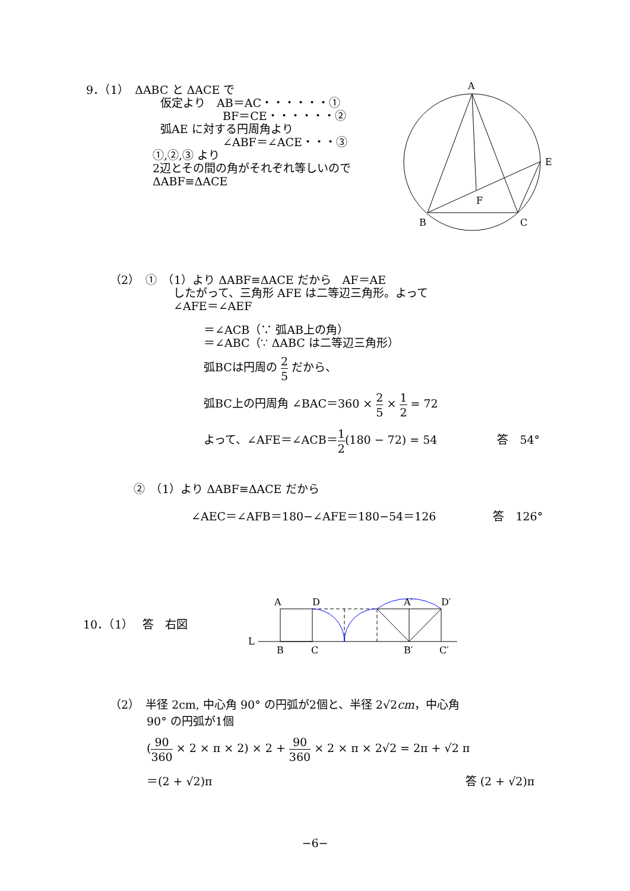9．（1）　ΔABC と ΔACE で
仮定より　AB＝AC・・・・・・①
BF＝CE・・・・・・②
弧AE に対する円周角より
∠ABF＝∠ACE・・・③
①,②,③ より
2辺とその間の角がそれぞれ等しいので
ΔABF≡ΔACE
A
E
F
B
C
（2）　①　（1）より ΔABF≡ΔACE だから　AF＝AE
したがって、三角形 AFE は二等辺三角形。よって
∠AFE＝∠AEF
＝∠ACB（∵ 弧AB上の角）
＝∠ABC（∵ ΔABC は二等辺三角形）
弧BCは円周の 2 5 だから、
弧BC上の円周角 ∠BAC＝360 × 2 5 × 1 2 = 72
よって、∠AFE＝∠ACB＝1 2(180 − 72) = 54 答　54°
②　（1）より ΔABF≡ΔACE だから
∠AEC＝∠AFB＝180−∠AFE＝180−54＝126 答　126°
10．（1）　 答　右図
A
D
A′
D′
L
B
C
B′
C′
（2）　半径 2cm, 中心角 90° の円弧が2個と、半径 2√2cm，中心角
90° の円弧が1個
(90 360 × 2 × π × 2) × 2 + 90 360 × 2 × π × 2√2 = 2π + √2 π
＝(2 + √2)π 答 (2 + √2)π
−6−